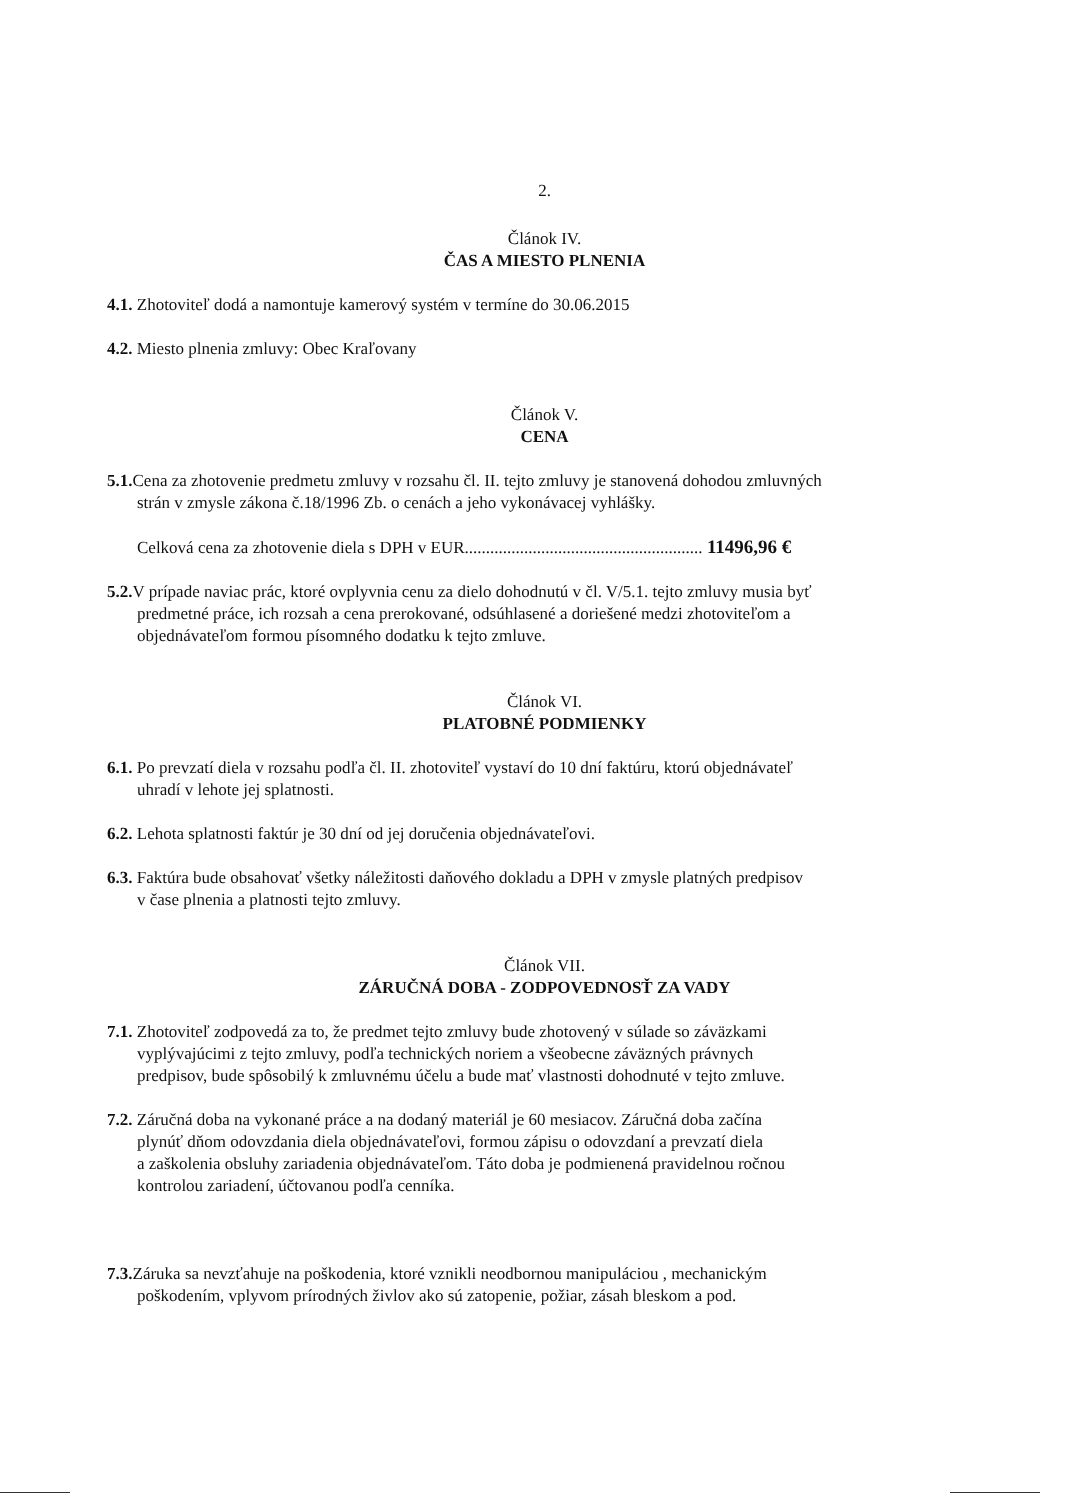2.
Článok IV.
ČAS A MIESTO PLNENIA
4.1. Zhotoviteľ dodá a namontuje kamerový systém v termíne do 30.06.2015
4.2. Miesto plnenia zmluvy: Obec Kraľovany
Článok V.
CENA
5.1. Cena za zhotovenie predmetu zmluvy v rozsahu čl. II. tejto zmluvy je stanovená dohodou zmluvných
strán v zmysle zákona č.18/1996 Zb. o cenách a jeho vykonávacej vyhlášky.
Celková cena za zhotovenie diela s DPH v EUR........................................................ 11496,96 €
5.2. V prípade naviac prác, ktoré ovplyvnia cenu za dielo dohodnutú v čl. V/5.1. tejto zmluvy musia byť
predmetné práce, ich rozsah a cena prerokované, odsúhlasené a doriešené medzi zhotoviteľom a
objednávateľom formou písomného dodatku k tejto zmluve.
Článok VI.
PLATOBNÉ PODMIENKY
6.1. Po prevzatí diela v rozsahu podľa čl. II. zhotoviteľ vystaví do 10 dní faktúru, ktorú objednávateľ
uhradí v lehote jej splatnosti.
6.2. Lehota splatnosti faktúr je 30 dní od jej doručenia objednávateľovi.
6.3. Faktúra bude obsahovať všetky náležitosti daňového dokladu a DPH v zmysle platných predpisov
v čase plnenia a platnosti tejto zmluvy.
Článok VII.
ZÁRUČNÁ DOBA - ZODPOVEDNOSŤ ZA VADY
7.1. Zhotoviteľ zodpovedá za to, že predmet tejto zmluvy bude zhotovený v súlade so záväzkami
vyplývajúcimi z tejto zmluvy, podľa technických noriem a všeobecne záväzných právnych
predpisov, bude spôsobilý k zmluvnému účelu a bude mať vlastnosti dohodnuté v tejto zmluve.
7.2. Záručná doba na vykonané práce a na dodaný materiál je 60 mesiacov. Záručná doba začína
plynúť dňom odovzdania diela objednávateľovi, formou zápisu o odovzdaní a prevzatí diela
a zaškolenia obsluhy zariadenia objednávateľom. Táto doba je podmienená pravidelnou ročnou
kontrolou zariadení, účtovanou podľa cenníka.
7.3. Záruka sa nevzťahuje na poškodenia, ktoré vznikli neodbornou manipuláciou , mechanickým
poškodením, vplyvom prírodných živlov ako sú zatopenie, požiar, zásah bleskom a pod.